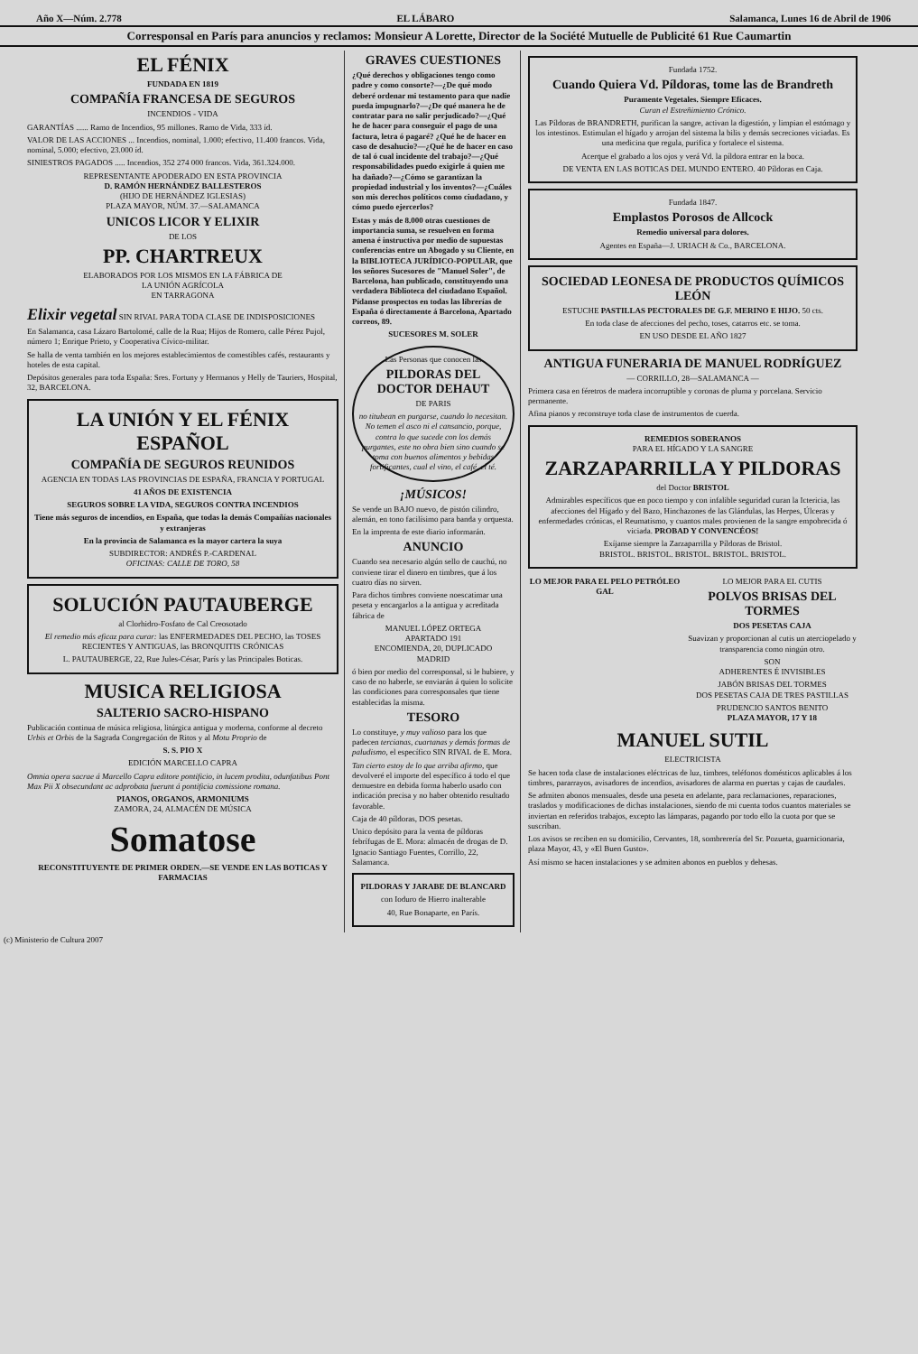Año X—Núm. 2.778 EL LÁBARO Salamanca, Lunes 16 de Abril de 1906
Corresponsal en París para anuncios y reclamos: Monsieur A Lorette, Director de la Société Mutuelle de Publicité 61 Rue Caumartin
EL FÉNIX
FUNDADA EN 1819
COMPAÑÍA FRANCESA DE SEGUROS
INCENDIOS - VIDA
GARANTÍAS ...... Ramo de Incendios, 95 millones. Ramo de Vida, 333 íd.
VALOR DE LAS ACCIONES ... Incendios, nominal, 1.000; efectivo, 11.400 francos. Vida, nominal, 5.000; efectivo, 23.000 íd.
SINIESTROS PAGADOS ..... Incendios, 352 274 000 francos. Vida, 361.324.000.
REPRESENTANTE APODERADO EN ESTA PROVINCIA
D. RAMÓN HERNÁNDEZ BALLESTEROS
(HIJO DE HERNÁNDEZ IGLESIAS)
PLAZA MAYOR, NÚM. 37.—SALAMANCA
UNICOS LICOR Y ELIXIR
DE LOS
PP. CHARTREUX
ELABORADOS POR LOS MISMOS EN LA FÁBRICA DE
LA UNIÓN AGRÍCOLA
EN TARRAGONA
Elixir vegetal SIN RIVAL PARA TODA CLASE DE INDISPOSICIONES
En Salamanca, casa Lázaro Bartolomé, calle de la Rua; Hijos de Romero, calle Pérez Pujol, número 1; Enrique Prieto, y Cooperativa Cívico-militar.
Se halla de venta también en los mejores establecimientos de comestibles cafés, restaurants y hoteles de esta capital.
Depósitos generales para toda España: Sres. Fortuny y Hermanos y Helly de Tauriers, Hospital, 32, BARCELONA.
LA UNIÓN Y EL FÉNIX ESPAÑOL
COMPAÑÍA DE SEGUROS REUNIDOS
AGENCIA EN TODAS LAS PROVINCIAS DE ESPAÑA, FRANCIA Y PORTUGAL
41 AÑOS DE EXISTENCIA
SEGUROS SOBRE LA VIDA, SEGUROS CONTRA INCENDIOS
Tiene más seguros de incendios, en España, que todas la demás Compañías nacionales y extranjeras
En la provincia de Salamanca es la mayor cartera la suya
SUBDIRECTOR: ANDRÉS P.-CARDENAL
OFICINAS: CALLE DE TORO, 58
SOLUCIÓN PAUTAUBERGE
al Clorhidro-Fosfato de Cal Creosotado
El remedio más eficaz para curar: las ENFERMEDADES DEL PECHO, las TOSES RECIENTES Y ANTIGUAS, las BRONQUITIS CRÓNICAS
L. PAUTAUBERGE, 22, Rue Jules-César, París y las Principales Boticas.
MUSICA RELIGIOSA
SALTERIO SACRO-HISPANO
Publicación continua de música religiosa, litúrgica antigua y moderna, conforme al decreto Urbis et Orbis de la Sagrada Congregación de Ritos y al Motu Proprio de
S. S. PIO X
EDICIÓN MARCELLO CAPRA
Omnia opera sacrae á Marcello Capra editore pontificio, in lucem prodita, odunfatibus Pont Max Pii X obsecundant ac adprobata fuerunt á pontificia comissione romana.
PIANOS, ORGANOS, ARMONIUMS
ZAMORA, 24, ALMACÉN DE MÚSICA
Somatose
RECONSTITUYENTE DE PRIMER ORDEN.—SE VENDE EN LAS BOTICAS Y FARMACIAS
GRAVES CUESTIONES
¿Qué derechos y obligaciones tengo como padre y como consorte?—¿De qué modo deberé ordenar mi testamento para que nadie pueda impugnarlo?—¿De qué manera he de contratar para no salir perjudicado?—¿Qué he de hacer para conseguir el pago de una factura, letra ó pagaré? ¿Qué he de hacer en caso de desahucio?—¿Qué he de hacer en caso de tal ó cual incidente del trabajo?—¿Qué responsabilidades puedo exigirle á quien me ha dañado?—¿Cómo se garantizan la propiedad industrial y los inventos?—¿Cuáles son mis derechos políticos como ciudadano, y cómo puedo ejercerlos?
Estas y más de 8.000 otras cuestiones de importancia suma, se resuelven en forma amena é instructiva por medio de supuestas conferencias entre un Abogado y su Cliente, en la BIBLIOTECA JURÍDICO-POPULAR, que los señores Sucesores de "Manuel Soler", de Barcelona, han publicado, constituyendo una verdadera Biblioteca del ciudadano Español. Pídanse prospectos en todas las librerías de España ó directamente á Barcelona, Apartado correos, 89.
SUCESORES M. SOLER
Las Personas que conocen las
PILDORAS DEL DOCTOR DEHAUT
DE PARIS
no titubean en purgarse, cuando lo necesitan. No temen el asco ni el cansancio, porque, contra lo que sucede con los demás purgantes, este no obra bien sino cuando se toma con buenos alimentos y bebidas fortificantes, cual el vino, el café, el té.
¡MÚSICOS!
Se vende un BAJO nuevo, de pistón cilindro, alemán, en tono facilísimo para banda y orquesta.
En la imprenta de este diario informarán.
ANUNCIO
Cuando sea necesario algún sello de cauchú, no conviene tirar el dinero en timbres, que á los cuatro días no sirven.
Para dichos timbres conviene noescatimar una peseta y encargarlos a la antigua y acreditada fábrica de
MANUEL LÓPEZ ORTEGA
APARTADO 191
ENCOMIENDA, 20, DUPLICADO
MADRID
ó bien por medio del corresponsal, si le hubiere, y caso de no haberle, se enviarán á quien lo solicite las condiciones para corresponsales que tiene establecidas la misma.
TESORO
Lo constituye, y muy valioso para los que padecen tercianas, cuartanas y demás formas de paludismo, el específico SIN RIVAL de E. Mora.
Tan cierto estoy de lo que arriba afirmo, que devolveré el importe del específico á todo el que demuestre en debida forma haberlo usado con indicación precisa y no haber obtenido resultado favorable.
Caja de 40 píldoras, DOS pesetas.
Unico depósito para la venta de píldoras febrífugas de E. Mora: almacén de drogas de D. Ignacio Santiago Fuentes, Corrillo, 22, Salamanca.
PILDORAS Y JARABE DE BLANCARD
con Ioduro de Hierro inalterable
40, Rue Bonaparte, en París.
Fundada 1752.
Cuando Quiera Vd. Píldoras, tome las de Brandreth
Puramente Vegetales. Siempre Eficaces.
Curan el Estreñimiento Crónico.
Las Píldoras de BRANDRETH, purifican la sangre, activan la digestión, y limpian el estómago y los intestinos. Estimulan el hígado y arrojan del sistema la bilis y demás secreciones viciadas. Es una medicina que regula, purifica y fortalece el sistema.
Acerque el grabado a los ojos y verá Vd. la píldora entrar en la boca.
DE VENTA EN LAS BOTICAS DEL MUNDO ENTERO. 40 Píldoras en Caja.
Fundada 1847.
Emplastos Porosos de Allcock
Remedio universal para dolores.
Agentes en España—J. URIACH & Co., BARCELONA.
SOCIEDAD LEONESA DE PRODUCTOS QUÍMICOS LEÓN
ESTUCHE PASTILLAS PECTORALES DE G.F. MERINO E HIJO. 50 cts.
En toda clase de afecciones del pecho, toses, catarros etc. se toma.
EN USO DESDE EL AÑO 1827
ANTIGUA FUNERARIA DE MANUEL RODRÍGUEZ
— CORRILLO, 28—SALAMANCA —
Primera casa en féretros de madera incorruptible y coronas de pluma y porcelana. Servicio permanente.
Afina pianos y reconstruye toda clase de instrumentos de cuerda.
REMEDIOS SOBERANOS
PARA EL HÍGADO Y LA SANGRE
ZARZAPARRILLA Y PILDORAS
del Doctor BRISTOL
Admirables específicos que en poco tiempo y con infalible seguridad curan la Ictericia, las afecciones del Hígado y del Bazo, Hinchazones de las Glándulas, las Herpes, Úlceras y enfermedades crónicas, el Reumatismo, y cuantos males provienen de la sangre empobrecida ó viciada. PROBAD Y CONVENCÉOS!
Exíjanse siempre la Zarzaparrilla y Píldoras de Bristol.
BRISTOL. BRISTOL. BRISTOL. BRISTOL. BRISTOL.
LO MEJOR PARA EL PELO PETRÓLEO GAL
LO MEJOR PARA EL CUTIS
POLVOS BRISAS DEL TORMES
DOS PESETAS CAJA
Suavizan y proporcionan al cutis un aterciopelado y transparencia como ningún otro.
SON
ADHERENTES É INVISIBLES
JABÓN BRISAS DEL TORMES
DOS PESETAS CAJA DE TRES PASTILLAS
PRUDENCIO SANTOS BENITO
PLAZA MAYOR, 17 Y 18
MANUEL SUTIL
ELECTRICISTA
Se hacen toda clase de instalaciones eléctricas de luz, timbres, teléfonos domésticos aplicables á los timbres, pararrayos, avisadores de incendios, avisadores de alarma en puertas y cajas de caudales.
Se admiten abonos mensuales, desde una peseta en adelante, para reclamaciones, reparaciones, traslados y modificaciones de dichas instalaciones, siendo de mi cuenta todos cuantos materiales se inviertan en referidos trabajos, excepto las lámparas, pagando por todo ello la cuota por que se suscriban.
Los avisos se reciben en su domicilio, Cervantes, 18, sombrerería del Sr. Pozueta, guarnicionaria, plaza Mayor, 43, y «El Buen Gusto».
Así mismo se hacen instalaciones y se admiten abonos en pueblos y dehesas.
(c) Ministerio de Cultura 2007